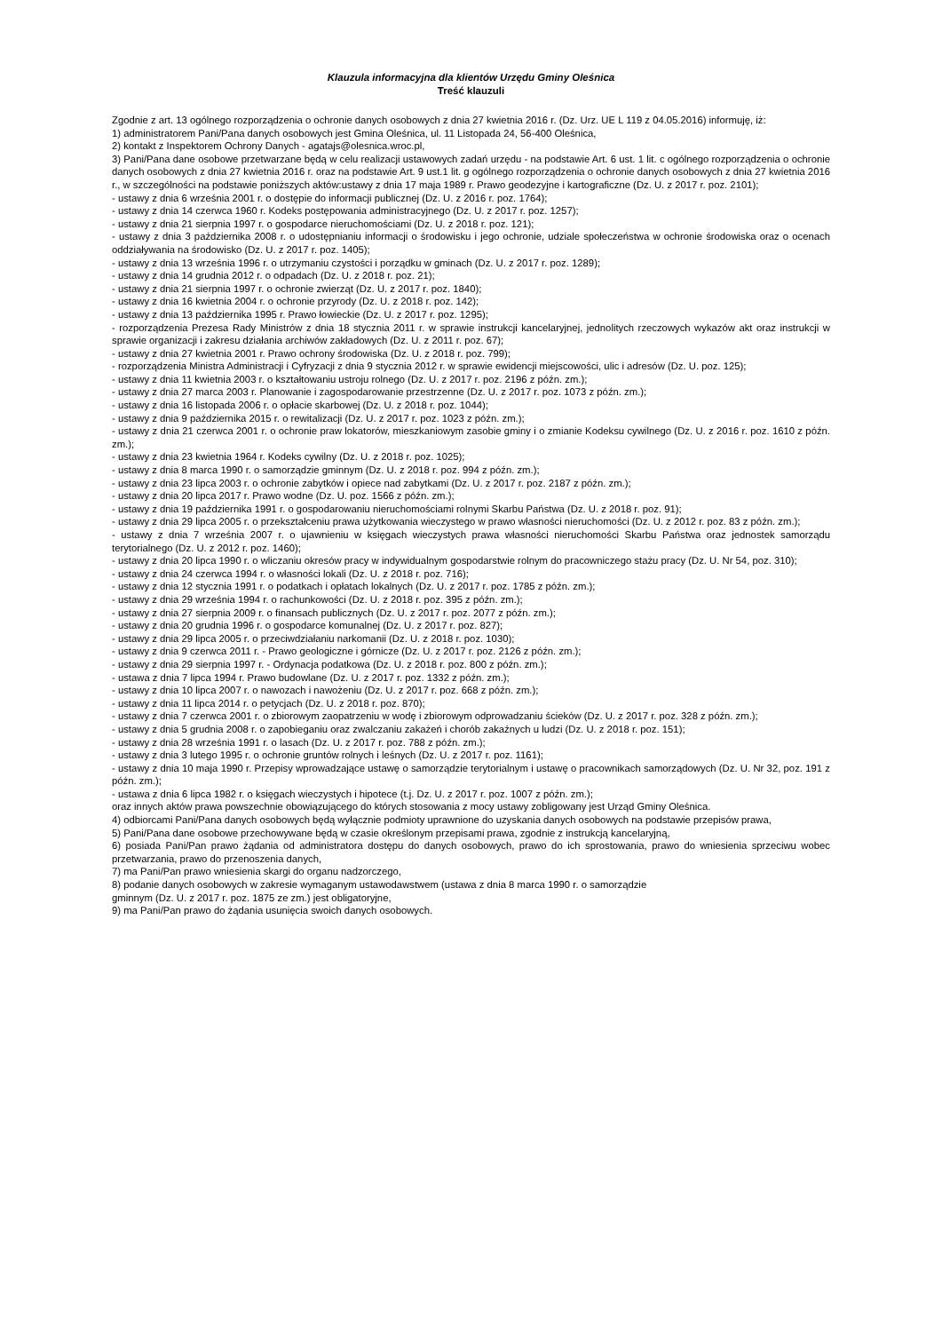Klauzula informacyjna dla klientów Urzędu Gminy Oleśnica
Treść klauzuli
Zgodnie z art. 13 ogólnego rozporządzenia o ochronie danych osobowych z dnia 27 kwietnia 2016 r. (Dz. Urz. UE L 119 z 04.05.2016) informuję, iż:
1) administratorem Pani/Pana danych osobowych jest Gmina Oleśnica, ul. 11 Listopada 24, 56-400 Oleśnica,
2) kontakt z Inspektorem Ochrony Danych - agatajs@olesnica.wroc.pl,
3) Pani/Pana dane osobowe przetwarzane będą w celu realizacji ustawowych zadań urzędu - na podstawie Art. 6 ust. 1 lit. c ogólnego rozporządzenia o ochronie danych osobowych z dnia 27 kwietnia 2016 r. oraz na podstawie Art. 9 ust.1 lit. g ogólnego rozporządzenia o ochronie danych osobowych z dnia 27 kwietnia 2016 r., w szczególności na podstawie poniższych aktów:ustawy z dnia 17 maja 1989 r. Prawo geodezyjne i kartograficzne (Dz. U. z 2017 r. poz. 2101);
- ustawy z dnia 6 września 2001 r. o dostępie do informacji publicznej (Dz. U. z 2016 r. poz. 1764);
- ustawy z dnia 14 czerwca 1960 r. Kodeks postępowania administracyjnego (Dz. U. z 2017 r. poz. 1257);
- ustawy z dnia 21 sierpnia 1997 r. o gospodarce nieruchomościami (Dz. U. z 2018 r. poz. 121);
- ustawy z dnia 3 października 2008 r. o udostępnianiu informacji o środowisku i jego ochronie, udziale społeczeństwa w ochronie środowiska oraz o ocenach oddziaływania na środowisko (Dz. U. z 2017 r. poz. 1405);
- ustawy z dnia 13 września 1996 r. o utrzymaniu czystości i porządku w gminach (Dz. U. z 2017 r. poz. 1289);
- ustawy z dnia 14 grudnia 2012 r. o odpadach (Dz. U. z 2018 r. poz. 21);
- ustawy z dnia 21 sierpnia 1997 r. o ochronie zwierząt (Dz. U. z 2017 r. poz. 1840);
- ustawy z dnia 16 kwietnia 2004 r. o ochronie przyrody (Dz. U. z 2018 r. poz. 142);
- ustawy z dnia 13 października 1995 r. Prawo łowieckie (Dz. U. z 2017 r. poz. 1295);
- rozporządzenia Prezesa Rady Ministrów z dnia 18 stycznia 2011 r. w sprawie instrukcji kancelaryjnej, jednolitych rzeczowych wykazów akt oraz instrukcji w sprawie organizacji i zakresu działania archiwów zakładowych (Dz. U. z 2011 r. poz. 67);
- ustawy z dnia 27 kwietnia 2001 r. Prawo ochrony środowiska (Dz. U. z 2018 r. poz. 799);
- rozporządzenia Ministra Administracji i Cyfryzacji z dnia 9 stycznia 2012 r. w sprawie ewidencji miejscowości, ulic i adresów (Dz. U. poz. 125);
- ustawy z dnia 11 kwietnia 2003 r. o kształtowaniu ustroju rolnego (Dz. U. z 2017 r. poz. 2196 z późn. zm.);
- ustawy z dnia 27 marca 2003 r. Planowanie i zagospodarowanie przestrzenne (Dz. U. z 2017 r. poz. 1073 z późn. zm.);
- ustawy z dnia 16 listopada 2006 r. o opłacie skarbowej (Dz. U. z 2018 r. poz. 1044);
- ustawy z dnia 9 października 2015 r. o rewitalizacji (Dz. U. z 2017 r. poz. 1023 z późn. zm.);
- ustawy z dnia 21 czerwca 2001 r. o ochronie praw lokatorów, mieszkaniowym zasobie gminy i o zmianie Kodeksu cywilnego (Dz. U. z 2016 r. poz. 1610 z późn. zm.);
- ustawy z dnia 23 kwietnia 1964 r. Kodeks cywilny (Dz. U. z 2018 r. poz. 1025);
- ustawy z dnia 8 marca 1990 r. o samorządzie gminnym (Dz. U. z 2018 r. poz. 994 z późn. zm.);
- ustawy z dnia 23 lipca 2003 r. o ochronie zabytków i opiece nad zabytkami (Dz. U. z 2017 r. poz. 2187 z późn. zm.);
- ustawy z dnia 20 lipca 2017 r. Prawo wodne (Dz. U. poz. 1566 z późn. zm.);
- ustawy z dnia 19 października 1991 r. o gospodarowaniu nieruchomościami rolnymi Skarbu Państwa (Dz. U. z 2018 r. poz. 91);
- ustawy z dnia 29 lipca 2005 r. o przekształceniu prawa użytkowania wieczystego w prawo własności nieruchomości (Dz. U. z 2012 r. poz. 83 z późn. zm.);
- ustawy z dnia 7 września 2007 r. o ujawnieniu w księgach wieczystych prawa własności nieruchomości Skarbu Państwa oraz jednostek samorządu terytorialnego (Dz. U. z 2012 r. poz. 1460);
- ustawy z dnia 20 lipca 1990 r. o wliczaniu okresów pracy w indywidualnym gospodarstwie rolnym do pracowniczego stażu pracy (Dz. U. Nr 54, poz. 310);
- ustawy z dnia 24 czerwca 1994 r. o własności lokali (Dz. U. z 2018 r. poz. 716);
- ustawy z dnia 12 stycznia 1991 r. o podatkach i opłatach lokalnych (Dz. U. z 2017 r. poz. 1785 z późn. zm.);
- ustawy z dnia 29 września 1994 r. o rachunkowości (Dz. U. z 2018 r. poz. 395 z późn. zm.);
- ustawy z dnia 27 sierpnia 2009 r. o finansach publicznych (Dz. U. z 2017 r. poz. 2077 z późn. zm.);
- ustawy z dnia 20 grudnia 1996 r. o gospodarce komunalnej (Dz. U. z 2017 r. poz. 827);
- ustawy z dnia 29 lipca 2005 r. o przeciwdziałaniu narkomanii (Dz. U. z 2018 r. poz. 1030);
- ustawy z dnia 9 czerwca 2011 r. - Prawo geologiczne i górnicze (Dz. U. z 2017 r. poz. 2126 z późn. zm.);
- ustawy z dnia 29 sierpnia 1997 r. - Ordynacja podatkowa (Dz. U. z 2018 r. poz. 800 z późn. zm.);
- ustawa z dnia 7 lipca 1994 r. Prawo budowlane (Dz. U. z 2017 r. poz. 1332 z późn. zm.);
- ustawy z dnia 10 lipca 2007 r. o nawozach i nawożeniu (Dz. U. z 2017 r. poz. 668 z późn. zm.);
- ustawy z dnia 11 lipca 2014 r. o petycjach (Dz. U. z 2018 r. poz. 870);
- ustawy z dnia 7 czerwca 2001 r. o zbiorowym zaopatrzeniu w wodę i zbiorowym odprowadzaniu ścieków (Dz. U. z 2017 r. poz. 328 z późn. zm.);
- ustawy z dnia 5 grudnia 2008 r. o zapobieganiu oraz zwalczaniu zakażeń i chorób zakaźnych u ludzi (Dz. U. z 2018 r. poz. 151);
- ustawy z dnia 28 września 1991 r. o lasach (Dz. U. z 2017 r. poz. 788 z późn. zm.);
- ustawy z dnia 3 lutego 1995 r. o ochronie gruntów rolnych i leśnych (Dz. U. z 2017 r. poz. 1161);
- ustawy z dnia 10 maja 1990 r. Przepisy wprowadzające ustawę o samorządzie terytorialnym i ustawę o pracownikach samorządowych (Dz. U. Nr 32, poz. 191 z późn. zm.);
- ustawa z dnia 6 lipca 1982 r. o księgach wieczystych i hipotece (t.j. Dz. U. z 2017 r. poz. 1007 z późn. zm.);
oraz innych aktów prawa powszechnie obowiązującego do których stosowania z mocy ustawy zobligowany jest Urząd Gminy Oleśnica.
4) odbiorcami Pani/Pana danych osobowych będą wyłącznie podmioty uprawnione do uzyskania danych osobowych na podstawie przepisów prawa,
5) Pani/Pana dane osobowe przechowywane będą w czasie określonym przepisami prawa, zgodnie z instrukcją kancelaryjną,
6) posiada Pani/Pan prawo żądania od administratora dostępu do danych osobowych, prawo do ich sprostowania, prawo do wniesienia sprzeciwu wobec przetwarzania, prawo do przenoszenia danych,
7) ma Pani/Pan prawo wniesienia skargi do organu nadzorczego,
8) podanie danych osobowych w zakresie wymaganym ustawodawstwem (ustawa z dnia 8 marca 1990 r. o samorządzie
gminnym (Dz. U. z 2017 r. poz. 1875 ze zm.) jest obligatoryjne,
9) ma Pani/Pan prawo do żądania usunięcia swoich danych osobowych.